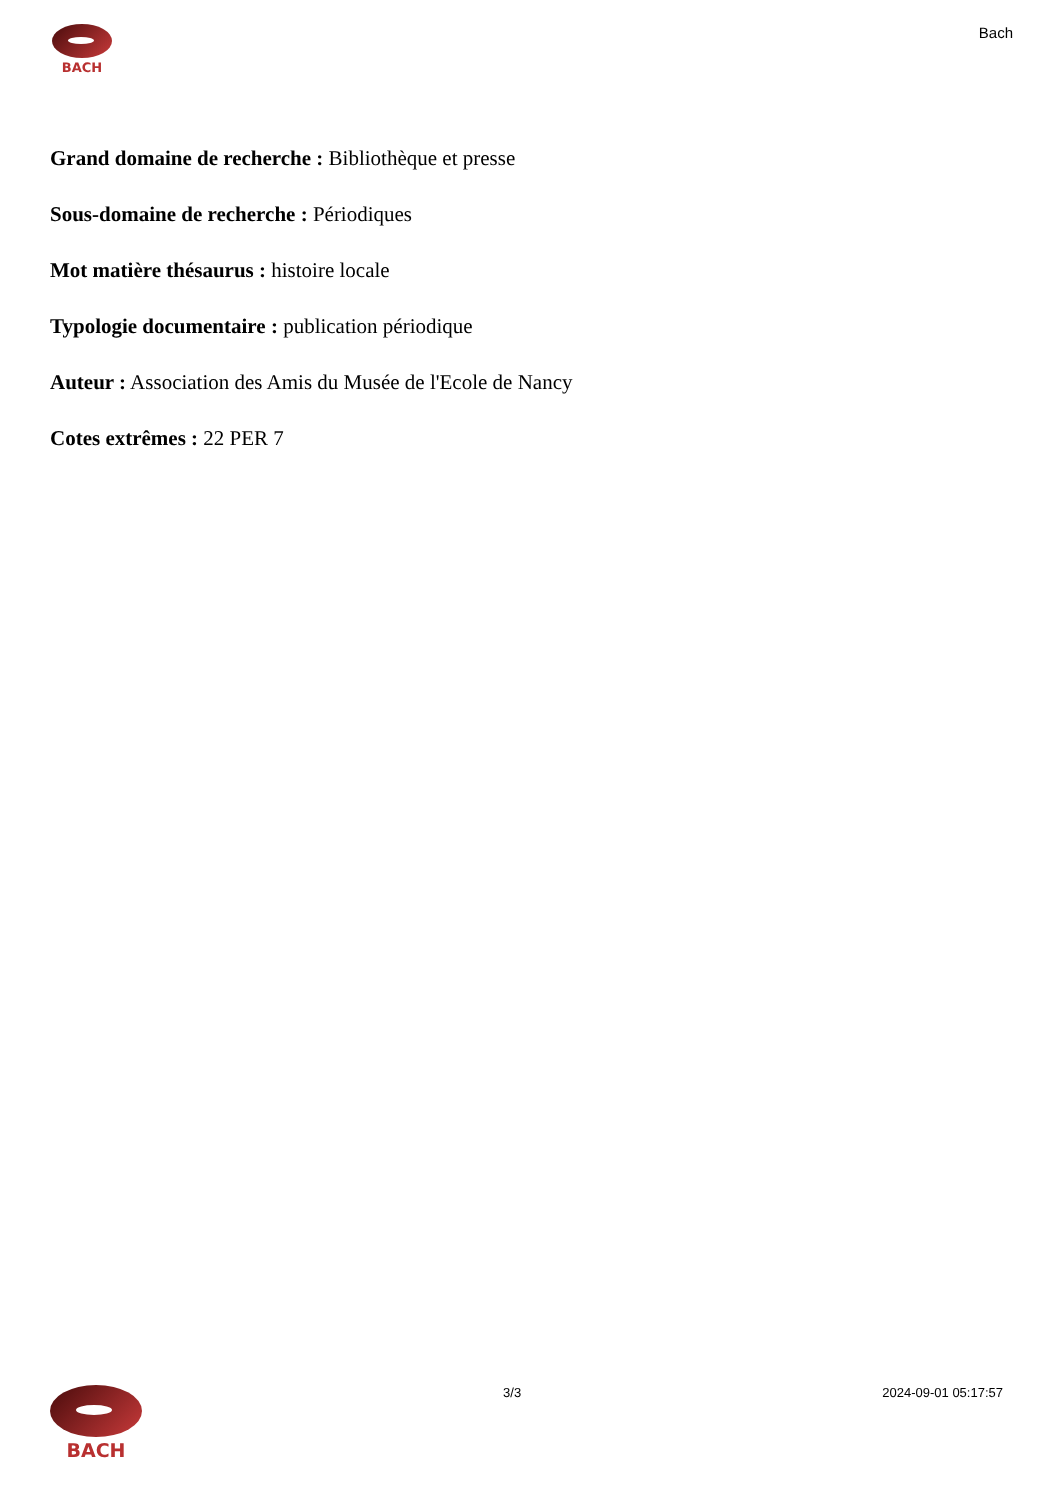BACH
Bach
Grand domaine de recherche : Bibliothèque et presse
Sous-domaine de recherche : Périodiques
Mot matière thésaurus : histoire locale
Typologie documentaire : publication périodique
Auteur : Association des Amis du Musée de l'Ecole de Nancy
Cotes extrêmes : 22 PER 7
BACH
3/3 2024-09-01 05:17:57